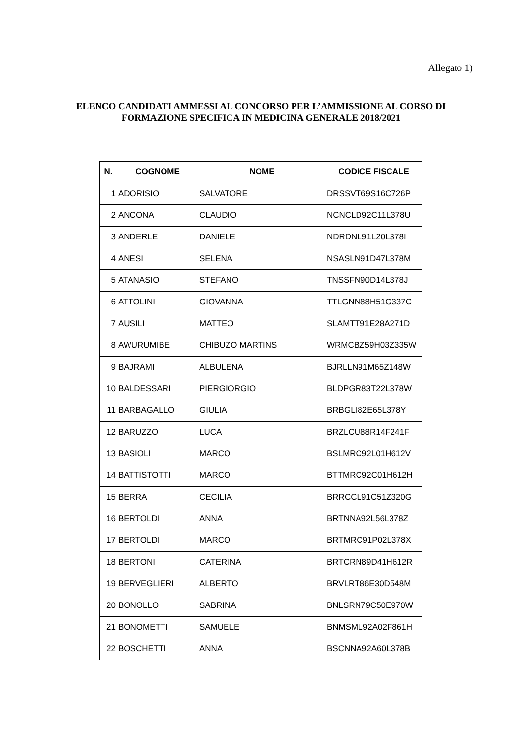Allegato 1)
ELENCO CANDIDATI AMMESSI AL CONCORSO PER L’AMMISSIONE AL CORSO DI FORMAZIONE SPECIFICA IN MEDICINA GENERALE 2018/2021
| N. | COGNOME | NOME | CODICE FISCALE |
| --- | --- | --- | --- |
| 1 | ADORISIO | SALVATORE | DRSSVT69S16C726P |
| 2 | ANCONA | CLAUDIO | NCNCLD92C11L378U |
| 3 | ANDERLE | DANIELE | NDRDNL91L20L378I |
| 4 | ANESI | SELENA | NSASLN91D47L378M |
| 5 | ATANASIO | STEFANO | TNSSFN90D14L378J |
| 6 | ATTOLINI | GIOVANNA | TTLGNN88H51G337C |
| 7 | AUSILI | MATTEO | SLAMTT91E28A271D |
| 8 | AWURUMIBE | CHIBUZO MARTINS | WRMCBZ59H03Z335W |
| 9 | BAJRAMI | ALBULENA | BJRLLN91M65Z148W |
| 10 | BALDESSARI | PIERGIORGIO | BLDPGR83T22L378W |
| 11 | BARBAGALLO | GIULIA | BRBGLI82E65L378Y |
| 12 | BARUZZO | LUCA | BRZLCU88R14F241F |
| 13 | BASIOLI | MARCO | BSLMRC92L01H612V |
| 14 | BATTISTOTTI | MARCO | BTTMRC92C01H612H |
| 15 | BERRA | CECILIA | BRRCCL91C51Z320G |
| 16 | BERTOLDI | ANNA | BRTNNA92L56L378Z |
| 17 | BERTOLDI | MARCO | BRTMRC91P02L378X |
| 18 | BERTONI | CATERINA | BRTCRN89D41H612R |
| 19 | BERVEGLIERI | ALBERTO | BRVLRT86E30D548M |
| 20 | BONOLLO | SABRINA | BNLSRN79C50E970W |
| 21 | BONOMETTI | SAMUELE | BNMSML92A02F861H |
| 22 | BOSCHETTI | ANNA | BSCNNA92A60L378B |